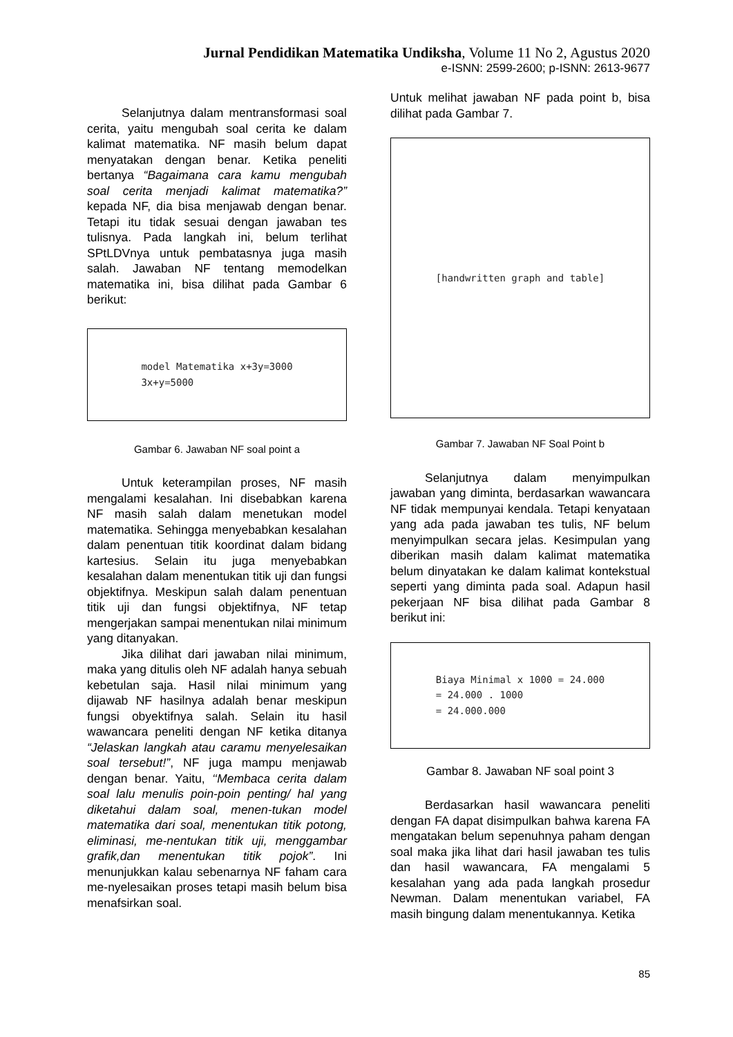Jurnal Pendidikan Matematika Undiksha, Volume 11 No 2, Agustus 2020
e-ISNN: 2599-2600; p-ISNN: 2613-9677
Selanjutnya dalam mentransformasi soal cerita, yaitu mengubah soal cerita ke dalam kalimat matematika. NF masih belum dapat menyatakan dengan benar. Ketika peneliti bertanya “Bagaimana cara kamu mengubah soal cerita menjadi kalimat matematika?” kepada NF, dia bisa menjawab dengan benar. Tetapi itu tidak sesuai dengan jawaban tes tulisnya. Pada langkah ini, belum terlihat SPtLDVnya untuk pembatasnya juga masih salah. Jawaban NF tentang memodelkan matematika ini, bisa dilihat pada Gambar 6 berikut:
model Matematika x+3y=3000
3x+y=5000
Gambar 6. Jawaban NF soal point a
Untuk keterampilan proses, NF masih mengalami kesalahan. Ini disebabkan karena NF masih salah dalam menetukan model matematika. Sehingga menyebabkan kesalahan dalam penentuan titik koordinat dalam bidang kartesius. Selain itu juga menyebabkan kesalahan dalam menentukan titik uji dan fungsi objektifnya. Meskipun salah dalam penentuan titik uji dan fungsi objektifnya, NF tetap mengerjakan sampai menentukan nilai minimum yang ditanyakan.
Jika dilihat dari jawaban nilai minimum, maka yang ditulis oleh NF adalah hanya sebuah kebetulan saja. Hasil nilai minimum yang dijawab NF hasilnya adalah benar meskipun fungsi obyektifnya salah. Selain itu hasil wawancara peneliti dengan NF ketika ditanya “Jelaskan langkah atau caramu menyelesaikan soal tersebut!”, NF juga mampu menjawab dengan benar. Yaitu, ‘‘Membaca cerita dalam soal lalu menulis poin-poin penting/ hal yang diketahui dalam soal, menen-tukan model matematika dari soal, menentukan titik potong, eliminasi, me-nentukan titik uji, menggambar grafik,dan menentukan titik pojok”. Ini menunjukkan kalau sebenarnya NF faham cara me-nyelesaikan proses tetapi masih belum bisa menafsirkan soal.
Untuk melihat jawaban NF pada point b, bisa dilihat pada Gambar 7.
[handwritten graph and table]
Gambar 7. Jawaban NF Soal Point b
Selanjutnya dalam menyimpulkan jawaban yang diminta, berdasarkan wawancara NF tidak mempunyai kendala. Tetapi kenyataan yang ada pada jawaban tes tulis, NF belum menyimpulkan secara jelas. Kesimpulan yang diberikan masih dalam kalimat matematika belum dinyatakan ke dalam kalimat kontekstual seperti yang diminta pada soal. Adapun hasil pekerjaan NF bisa dilihat pada Gambar 8 berikut ini:
Biaya Minimal x 1000 = 24.000
= 24.000 . 1000
= 24.000.000
Gambar 8. Jawaban NF soal point 3
Berdasarkan hasil wawancara peneliti dengan FA dapat disimpulkan bahwa karena FA mengatakan belum sepenuhnya paham dengan soal maka jika lihat dari hasil jawaban tes tulis dan hasil wawancara, FA mengalami 5 kesalahan yang ada pada langkah prosedur Newman. Dalam menentukan variabel, FA masih bingung dalam menentukannya. Ketika
85